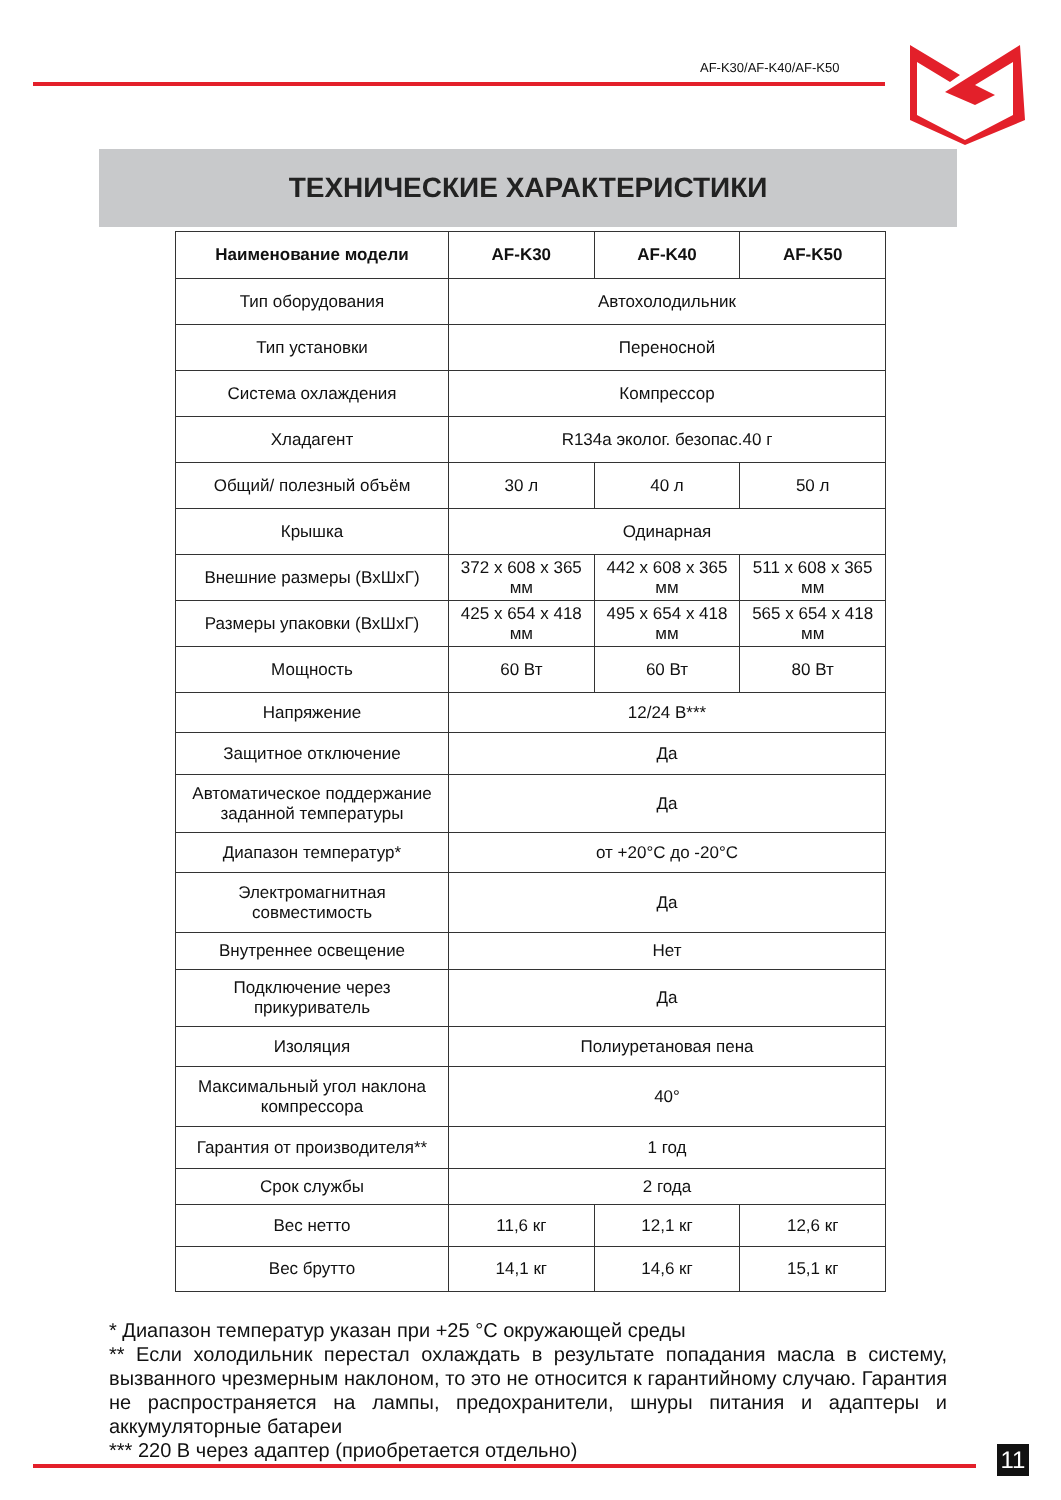AF-K30/AF-K40/AF-K50
ТЕХНИЧЕСКИЕ ХАРАКТЕРИСТИКИ
| Наименование модели | AF-K30 | AF-K40 | AF-K50 |
| --- | --- | --- | --- |
| Тип оборудования | Автохолодильник | | |
| Тип установки | Переносной | | |
| Система охлаждения | Компрессор | | |
| Хладагент | R134a эколог. безопас.40 г | | |
| Общий/ полезный объём | 30 л | 40 л | 50 л |
| Крышка | Одинарная | | |
| Внешние размеры (ВхШхГ) | 372 x 608 x 365 мм | 442 x 608 x 365 мм | 511 x 608 x 365 мм |
| Размеры упаковки (ВхШхГ) | 425 x 654 x 418 мм | 495 x 654 x 418 мм | 565 x 654 x 418 мм |
| Мощность | 60 Вт | 60 Вт | 80 Вт |
| Напряжение | 12/24 В*** | | |
| Защитное отключение | Да | | |
| Автоматическое поддержание заданной температуры | Да | | |
| Диапазон температур* | от +20°C до -20°C | | |
| Электромагнитная совместимость | Да | | |
| Внутреннее освещение | Нет | | |
| Подключение через прикуриватель | Да | | |
| Изоляция | Полиуретановая пена | | |
| Максимальный угол наклона компрессора | 40° | | |
| Гарантия от производителя** | 1 год | | |
| Срок службы | 2 года | | |
| Вес нетто | 11,6 кг | 12,1 кг | 12,6 кг |
| Вес брутто | 14,1 кг | 14,6 кг | 15,1 кг |
* Диапазон температур указан при +25 °С окружающей среды
** Если холодильник перестал охлаждать в результате попадания масла в систему, вызванного чрезмерным наклоном, то это не относится к гарантийному случаю. Гарантия не распространяется на лампы, предохранители, шнуры питания и адаптеры и аккумуляторные батареи
*** 220 В через адаптер (приобретается отдельно)
11